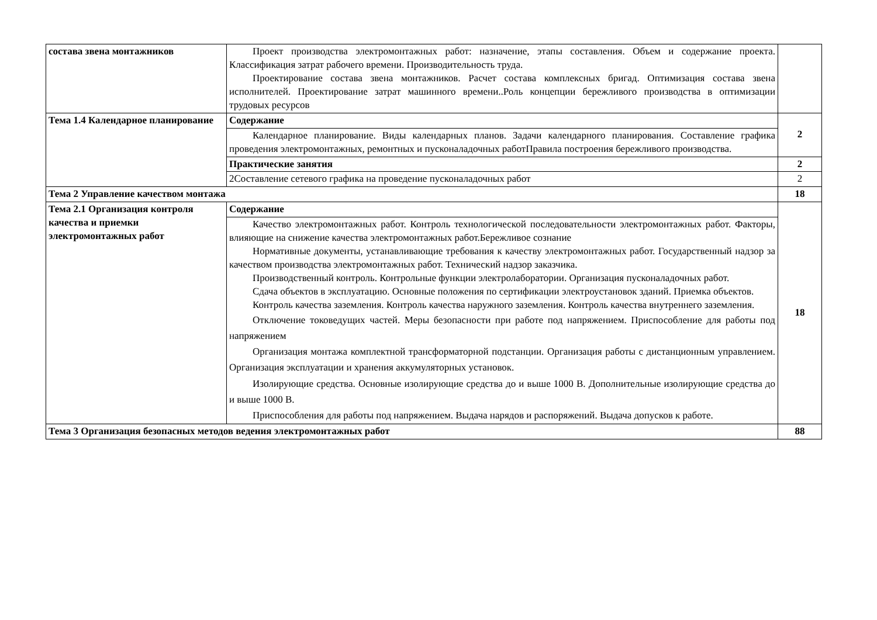| состава звена монтажников | Проект производства электромонтажных работ: назначение, этапы составления. Объем и содержание проекта. Классификация затрат рабочего времени. Производительность труда. Проектирование состава звена монтажников. Расчет состава комплексных бригад. Оптимизация состава звена исполнителей. Проектирование затрат машинного времени..Роль концепции бережливого производства в оптимизации трудовых ресурсов | |
| Тема 1.4 Календарное планирование | Содержание | 2 |
| | Календарное планирование. Виды календарных планов. Задачи календарного планирования. Составление графика проведения электромонтажных, ремонтных и пусконаладочных работПравила построения бережливого производства. | |
| | Практические занятия | 2 |
| | 2Составление сетевого графика на проведение пусконаладочных работ | 2 |
| Тема 2 Управление качеством монтажа | | 18 |
| Тема 2.1 Организация контроля качества и приемки электромонтажных работ | Содержание | 18 |
| | Качество электромонтажных работ. Контроль технологической последовательности электромонтажных работ. Факторы, влияющие на снижение качества электромонтажных работ.Бережливое сознание Нормативные документы, устанавливающие требования к качеству электромонтажных работ. Государственный надзор за качеством производства электромонтажных работ. Технический надзор заказчика. Производственный контроль. Контрольные функции электролаборатории. Организация пусконаладочных работ. Сдача объектов в эксплуатацию. Основные положения по сертификации электроустановок зданий. Приемка объектов. Контроль качества заземления. Контроль качества наружного заземления. Контроль качества внутреннего заземления. Отключение токоведущих частей. Меры безопасности при работе под напряжением. Приспособление для работы под напряжением Организация монтажа комплектной трансформаторной подстанции. Организация работы с дистанционным управлением. Организация эксплуатации и хранения аккумуляторных установок. Изолирующие средства. Основные изолирующие средства до и выше 1000 В. Дополнительные изолирующие средства до и выше 1000 В. Приспособления для работы под напряжением. Выдача нарядов и распоряжений. Выдача допусков к работе. | |
| Тема 3 Организация безопасных методов ведения электромонтажных работ | | 88 |